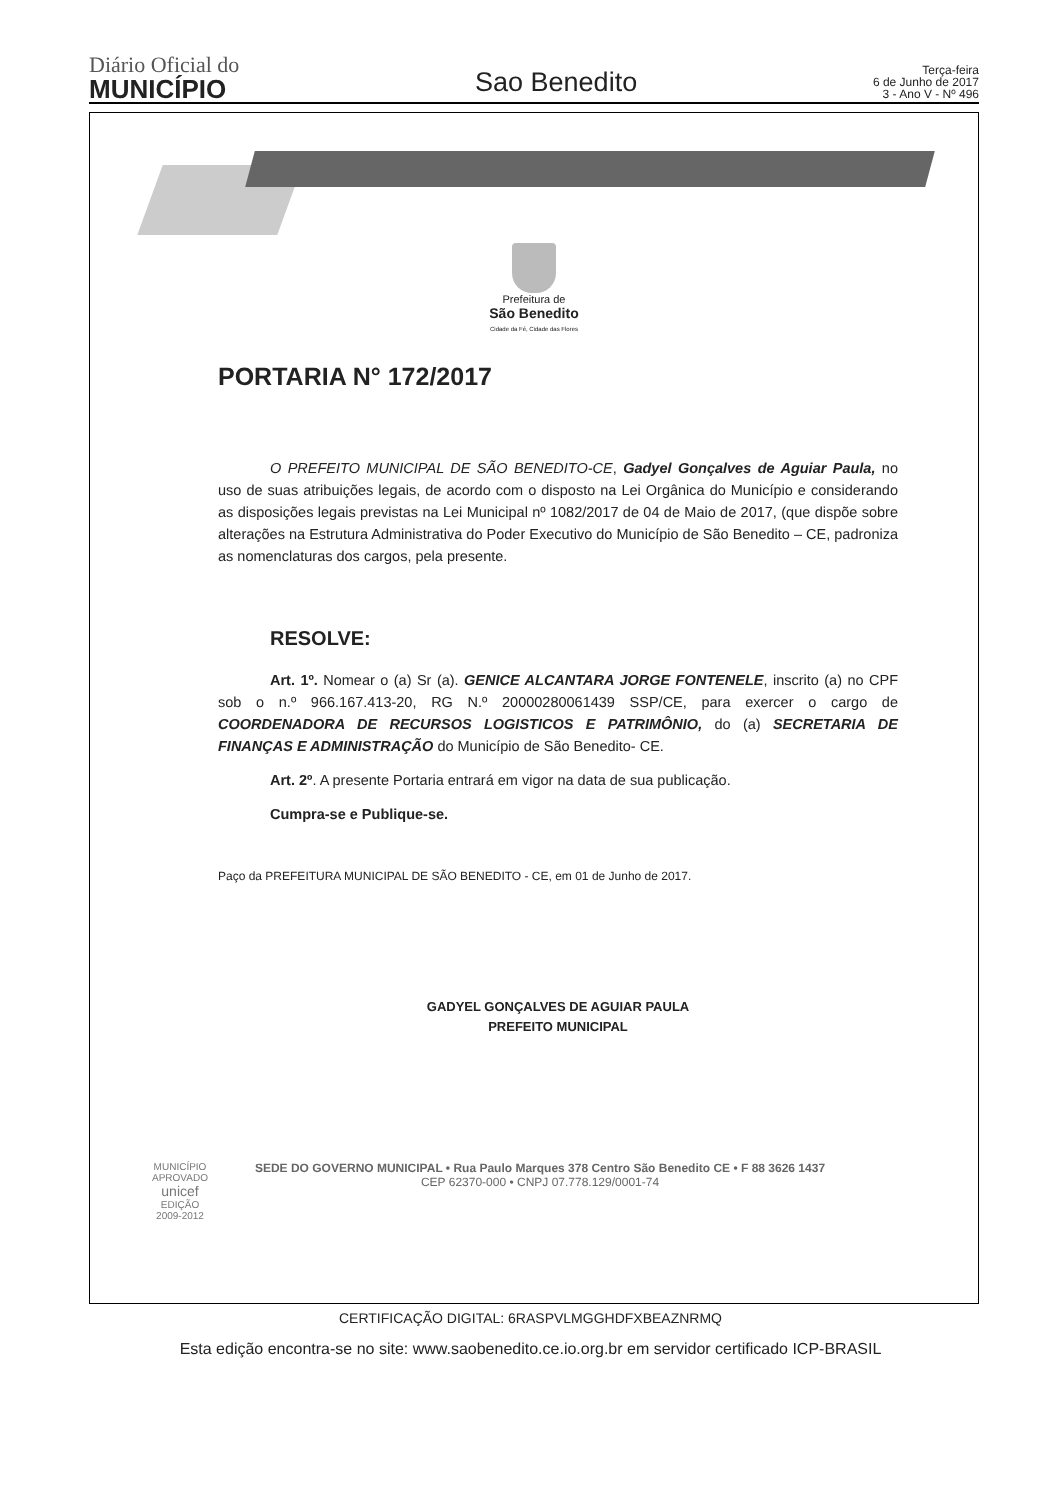Diário Oficial do
MUNICÍPIO
Sao Benedito
Terça-feira
6 de Junho de 2017
3 - Ano V - Nº 496
Prefeitura de
São Benedito
Cidade da Fé, Cidade das Flores
PORTARIA N° 172/2017
O PREFEITO MUNICIPAL DE SÃO BENEDITO-CE, Gadyel Gonçalves de Aguiar Paula, no uso de suas atribuições legais, de acordo com o disposto na Lei Orgânica do Município e considerando as disposições legais previstas na Lei Municipal nº 1082/2017 de 04 de Maio de 2017, (que dispõe sobre alterações na Estrutura Administrativa do Poder Executivo do Município de São Benedito – CE, padroniza as nomenclaturas dos cargos, pela presente.
RESOLVE:
Art. 1º. Nomear o (a) Sr (a). GENICE ALCANTARA JORGE FONTENELE, inscrito (a) no CPF sob o n.º 966.167.413-20, RG N.º 20000280061439 SSP/CE, para exercer o cargo de COORDENADORA DE RECURSOS LOGISTICOS E PATRIMÔNIO, do (a) SECRETARIA DE FINANÇAS E ADMINISTRAÇÃO do Município de São Benedito- CE.
Art. 2º. A presente Portaria entrará em vigor na data de sua publicação.
Cumpra-se e Publique-se.
Paço da PREFEITURA MUNICIPAL DE SÃO BENEDITO - CE, em 01 de Junho de 2017.
GADYEL GONÇALVES DE AGUIAR PAULA
PREFEITO MUNICIPAL
SEDE DO GOVERNO MUNICIPAL • Rua Paulo Marques 378 Centro São Benedito CE • F 88 3626 1437
CEP 62370-000 • CNPJ 07.778.129/0001-74
MUNICÍPIO APROVADO
unicef
EDIÇÃO 2009-2012
CERTIFICAÇÃO DIGITAL: 6RASPVLMGGHDFXBEAZNRMQ
Esta edição encontra-se no site: www.saobenedito.ce.io.org.br em servidor certificado ICP-BRASIL